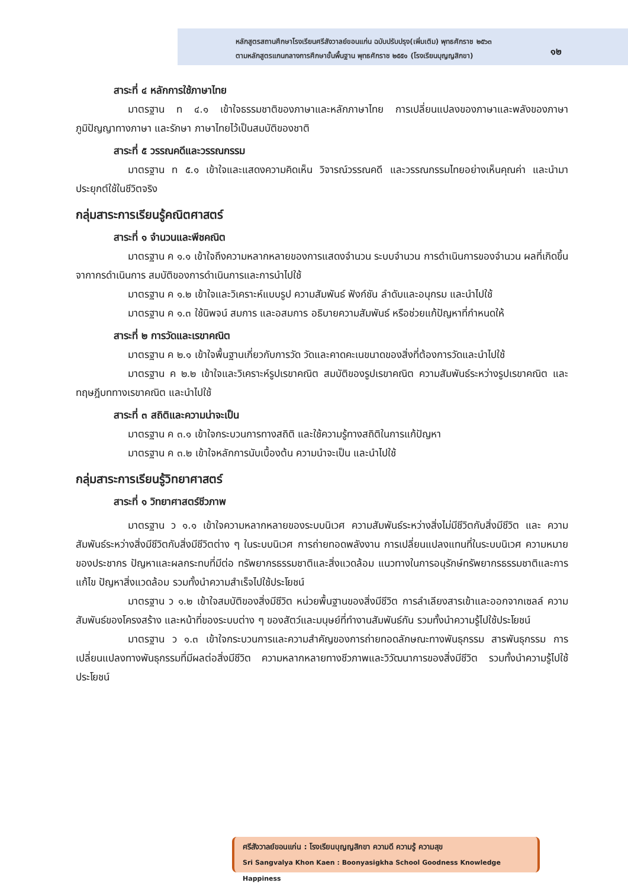หลักสูตรสถานศึกษาโรงเรียนศรีสังวาลย์ขอนแก่น ฉบับปรับปรุง(เพิ่มเติม) พุทธศักราช ๒๕๖๓
ตามหลักสูตรแกนกลางการศึกษาขั้นพื้นฐาน พุทธศักราช ๒๕๕๑ (โรงเรียนบุญญสิกขา)
๑๒
สาระที่ ๔ หลักการใช้ภาษาไทย
มาตรฐาน ท ๔.๑ เข้าใจธรรมชาติของภาษาและหลักภาษาไทย การเปลี่ยนแปลงของภาษาและพลังของภาษา ภูมิปัญญาทางภาษา และรักษา ภาษาไทยไว้เป็นสมบัติของชาติ
สาระที่ ๕ วรรณคดีและวรรณกรรม
มาตรฐาน ท ๕.๑ เข้าใจและแสดงความคิดเห็น วิจารณ์วรรณคดี และวรรณกรรมไทยอย่างเห็นคุณค่า และนำมาประยุกต์ใช้ในชีวิตจริง
กลุ่มสาระการเรียนรู้คณิตศาสตร์
สาระที่ ๑ จำนวนและพีชคณิต
มาตรฐาน ค ๑.๑ เข้าใจถึงความหลากหลายของการแสดงจำนวน ระบบจำนวน การดำเนินการของจำนวน ผลที่เกิดขึ้นจากากรดำเนินการ สมบัติของการดำเนินการและการนำไปใช้
มาตรฐาน ค ๑.๒ เข้าใจและวิเคราะห์แบบรูป ความสัมพันธ์ ฟังก์ชัน ลำดับและอนุกรม และนำไปใช้
มาตรฐาน ค ๑.๓ ใช้นิพจน์ สมการ และอสมการ อธิบายความสัมพันธ์ หรือช่วยแก้ปัญหาที่กำหนดให้
สาระที่ ๒ การวัดและเรขาคณิต
มาตรฐาน ค ๒.๑ เข้าใจพื้นฐานเกี่ยวกับการวัด วัดและคาดคะเนขนาดของสิ่งที่ต้องการวัดและนำไปใช้
มาตรฐาน ค ๒.๒ เข้าใจและวิเคราะห์รูปเรขาคณิต สมบัติของรูปเรขาคณิต ความสัมพันธ์ระหว่างรูปเรขาคณิต และทฤษฎีบททางเรขาคณิต และนำไปใช้
สาระที่ ๓ สถิติและความน่าจะเป็น
มาตรฐาน ค ๓.๑ เข้าใจกระบวนการทางสถิติ และใช้ความรู้ทางสถิติในการแก้ปัญหา
มาตรฐาน ค ๓.๒ เข้าใจหลักการนับเบื้องต้น ความนำจะเป็น และนำไปใช้
กลุ่มสาระการเรียนรู้วิทยาศาสตร์
สาระที่ ๑ วิทยาศาสตร์ชีวภาพ
มาตรฐาน ว ๑.๑ เข้าใจความหลากหลายของระบบนิเวศ ความสัมพันธ์ระหว่างสิ่งไม่มีชีวิตกับสิ่งมีชีวิต และ ความสัมพันธ์ระหว่างสิ่งมีชีวิตกับสิ่งมีชีวิตต่าง ๆ ในระบบนิเวศ การถ่ายทอดพลังงาน การเปลี่ยนแปลงแทนที่ในระบบนิเวศ ความหมายของประชากร ปัญหาและผลกระทบที่มีต่อ ทรัพยากรธรรมชาติและสิ่งแวดล้อม แนวทางในการอนุรักษ์ทรัพยากรธรรมชาติและการแก้ไข ปัญหาสิ่งแวดล้อม รวมทั้งนำความสำเร็จไปใช้ประโยชน์
มาตรฐาน ว ๑.๒ เข้าใจสมบัติของสิ่งมีชีวิต หน่วยพื้นฐานของสิ่งมีชีวิต การลำเลียงสารเข้าและออกจากเซลล์ ความสัมพันธ์ของโครงสร้าง และหน้าที่ของระบบต่าง ๆ ของสัตว์และมนุษย์ที่ทำงานสัมพันธ์กัน รวมทั้งนำความรู้ไปใช้ประโยชน์
มาตรฐาน ว ๑.๓ เข้าใจกระบวนการและความสำคัญของการถ่ายทอดลักษณะทางพันธุกรรม สารพันธุกรรม การเปลี่ยนแปลงทางพันธุกรรมที่มีผลต่อสิ่งมีชีวิต ความหลากหลายทางชีวภาพและวิวัฒนาการของสิ่งมีชีวิต รวมทั้งนำความรู้ไปใช้ประโยชน์
ศรีสังวาลย์ขอนแก่น : โรงเรียนบุญญสิกขา ความดี ความรู้ ความสุข
Sri Sangvalya Khon Kaen : Boonyasigkha School Goodness Knowledge Happiness